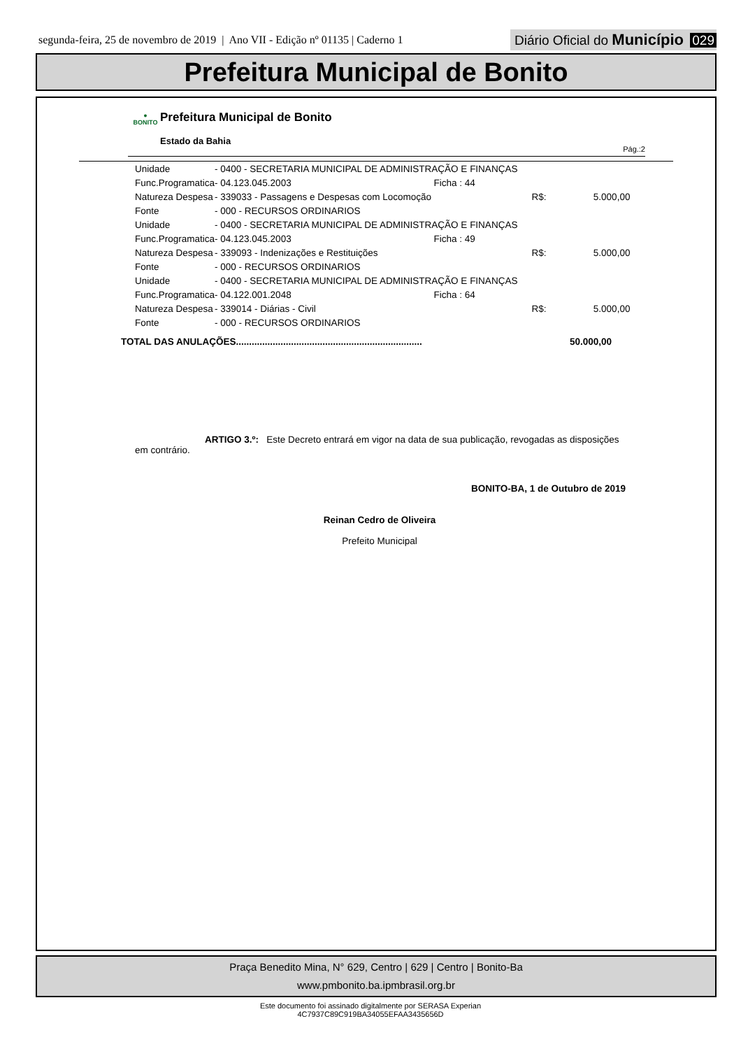segunda-feira, 25 de novembro de 2019 | Ano VII - Edição nº 01135 | Caderno 1
Diário Oficial do Município 029
Prefeitura Municipal de Bonito
●
BONITO
Prefeitura Municipal de Bonito
Estado da Bahia
Pág.:2
| Unidade | - 0400 - SECRETARIA MUNICIPAL DE ADMINISTRAÇÃO E FINANÇAS | | |
| Func.Programatica | - 04.123.045.2003 Ficha : 44 | | |
| Natureza Despesa | - 339033 - Passagens e Despesas com Locomoção | R$: | 5.000,00 |
| Fonte | - 000 - RECURSOS ORDINARIOS | | |
| Unidade | - 0400 - SECRETARIA MUNICIPAL DE ADMINISTRAÇÃO E FINANÇAS | | |
| Func.Programatica | - 04.123.045.2003 Ficha : 49 | | |
| Natureza Despesa | - 339093 - Indenizações e Restituições | R$: | 5.000,00 |
| Fonte | - 000 - RECURSOS ORDINARIOS | | |
| Unidade | - 0400 - SECRETARIA MUNICIPAL DE ADMINISTRAÇÃO E FINANÇAS | | |
| Func.Programatica | - 04.122.001.2048 Ficha : 64 | | |
| Natureza Despesa | - 339014 - Diárias - Civil | R$: | 5.000,00 |
| Fonte | - 000 - RECURSOS ORDINARIOS | | |
TOTAL DAS ANULAÇÕES....................................................................... 50.000,00
ARTIGO 3.º: Este Decreto entrará em vigor na data de sua publicação, revogadas as disposições em contrário.
BONITO-BA, 1 de Outubro de 2019
Reinan Cedro de Oliveira
Prefeito Municipal
Praça Benedito Mina, N° 629, Centro | 629 | Centro | Bonito-Ba
www.pmbonito.ba.ipmbrasil.org.br
Este documento foi assinado digitalmente por SERASA Experian
4C7937C89C919BA34055EFAA3435656D